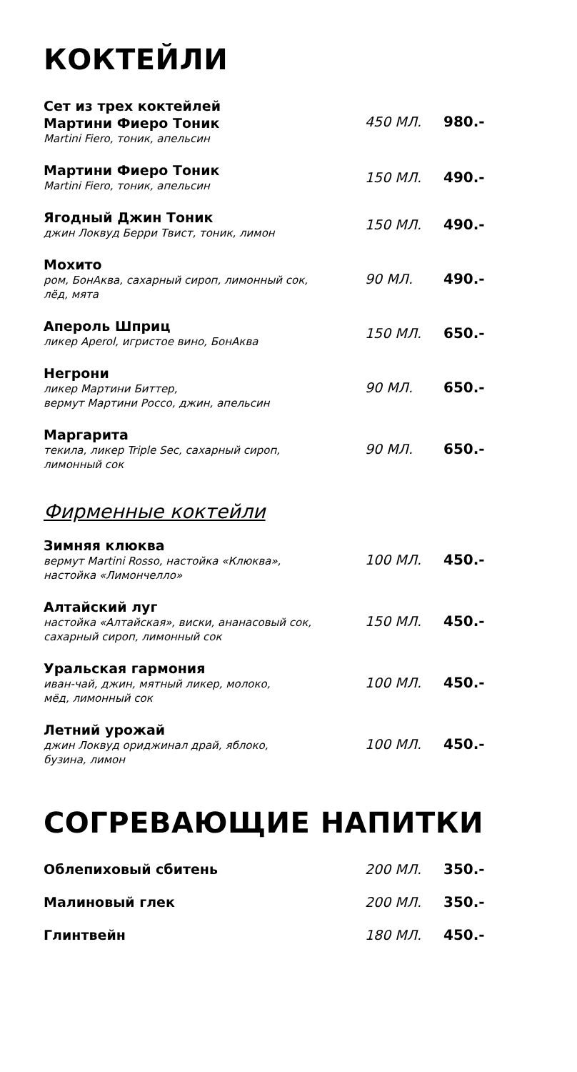КОКТЕЙЛИ
Сет из трех коктейлей
Мартини Фиеро Тоник
Martini Fiero, тоник, апельсин
450 МЛ. 980.-
Мартини Фиеро Тоник
Martini Fiero, тоник, апельсин
150 МЛ. 490.-
Ягодный Джин Тоник
джин Локвуд Берри Твист, тоник, лимон
150 МЛ. 490.-
Мохито
ром, БонАква, сахарный сироп, лимонный сок,
лёд, мята
90 МЛ. 490.-
Апероль Шприц
ликер Aperol, игристое вино, БонАква
150 МЛ. 650.-
Негрони
ликер Мартини Биттер,
вермут Мартини Россо, джин, апельсин
90 МЛ. 650.-
Маргарита
текила, ликер Triple Sec, сахарный сироп,
лимонный сок
90 МЛ. 650.-
Фирменные коктейли
Зимняя клюква
вермут Martini Rosso, настойка «Клюква»,
настойка «Лимончелло»
100 МЛ. 450.-
Алтайский луг
настойка «Алтайская», виски, ананасовый сок,
сахарный сироп, лимонный сок
150 МЛ. 450.-
Уральская гармония
иван-чай, джин, мятный ликер, молоко,
мёд, лимонный сок
100 МЛ. 450.-
Летний урожай
джин Локвуд ориджинал драй, яблоко,
бузина, лимон
100 МЛ. 450.-
СОГРЕВАЮЩИЕ НАПИТКИ
Облепиховый сбитень
200 МЛ. 350.-
Малиновый глек
200 МЛ. 350.-
Глинтвейн
180 МЛ. 450.-